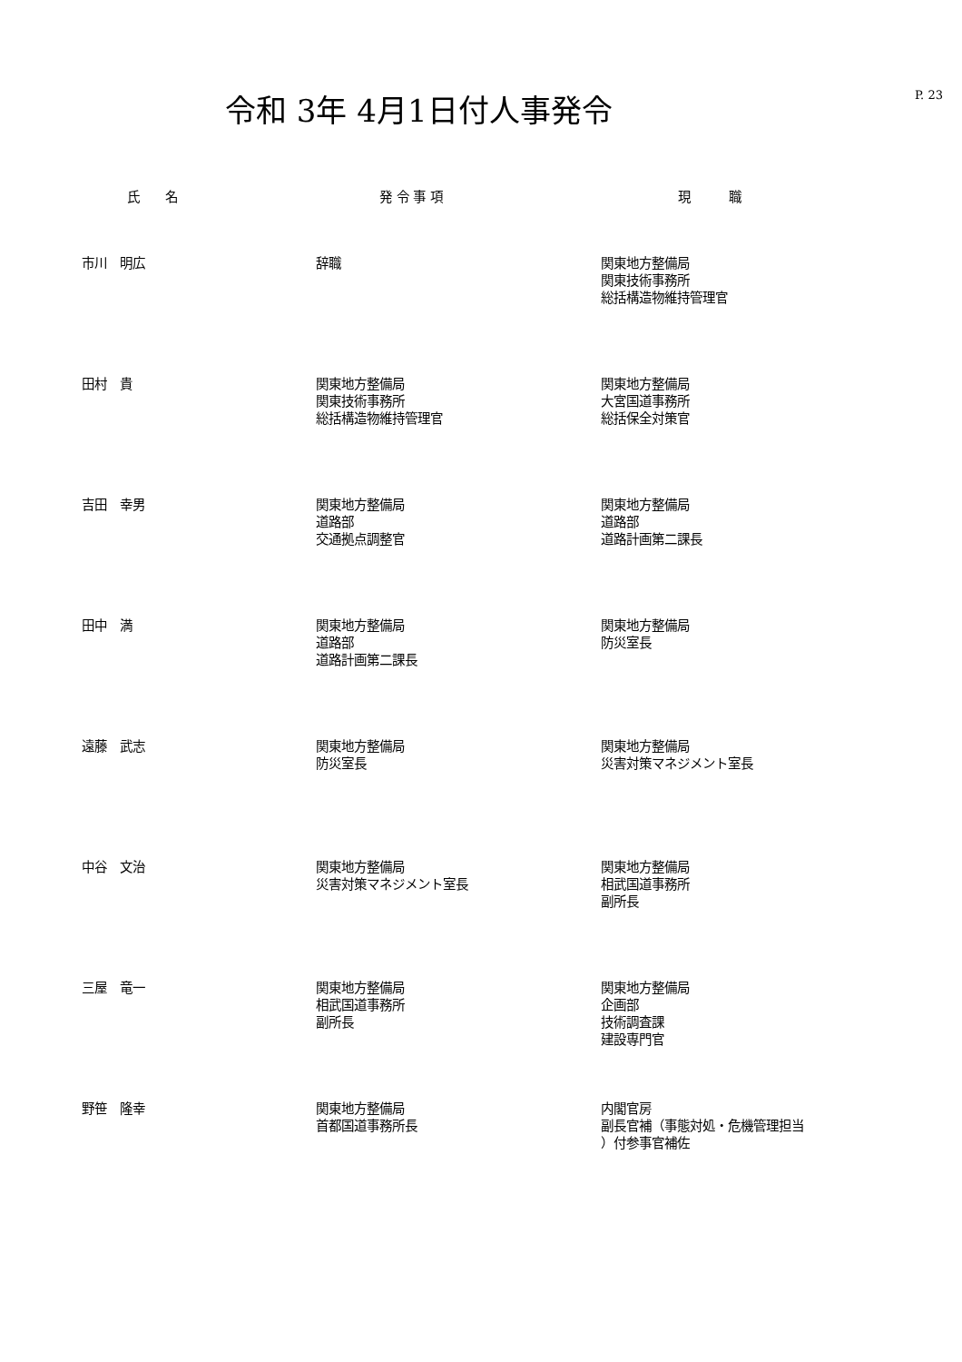令和 3年 4月1日付人事発令
P. 23
| 氏 名 | 発 令 事 項 | 現 職 |
| --- | --- | --- |
| 市川 明広 | 辞職 | 関東地方整備局 関東技術事務所 総括構造物維持管理官 |
| 田村 貴 | 関東地方整備局 関東技術事務所 総括構造物維持管理官 | 関東地方整備局 大宮国道事務所 総括保全対策官 |
| 吉田 幸男 | 関東地方整備局 道路部 交通拠点調整官 | 関東地方整備局 道路部 道路計画第二課長 |
| 田中 満 | 関東地方整備局 道路部 道路計画第二課長 | 関東地方整備局 防災室長 |
| 遠藤 武志 | 関東地方整備局 防災室長 | 関東地方整備局 災害対策マネジメント室長 |
| 中谷 文治 | 関東地方整備局 災害対策マネジメント室長 | 関東地方整備局 相武国道事務所 副所長 |
| 三屋 竜一 | 関東地方整備局 相武国道事務所 副所長 | 関東地方整備局 企画部 技術調査課 建設専門官 |
| 野笹 隆幸 | 関東地方整備局 首都国道事務所長 | 内閣官房 副長官補（事態対処・危機管理担当 ）付参事官補佐 |